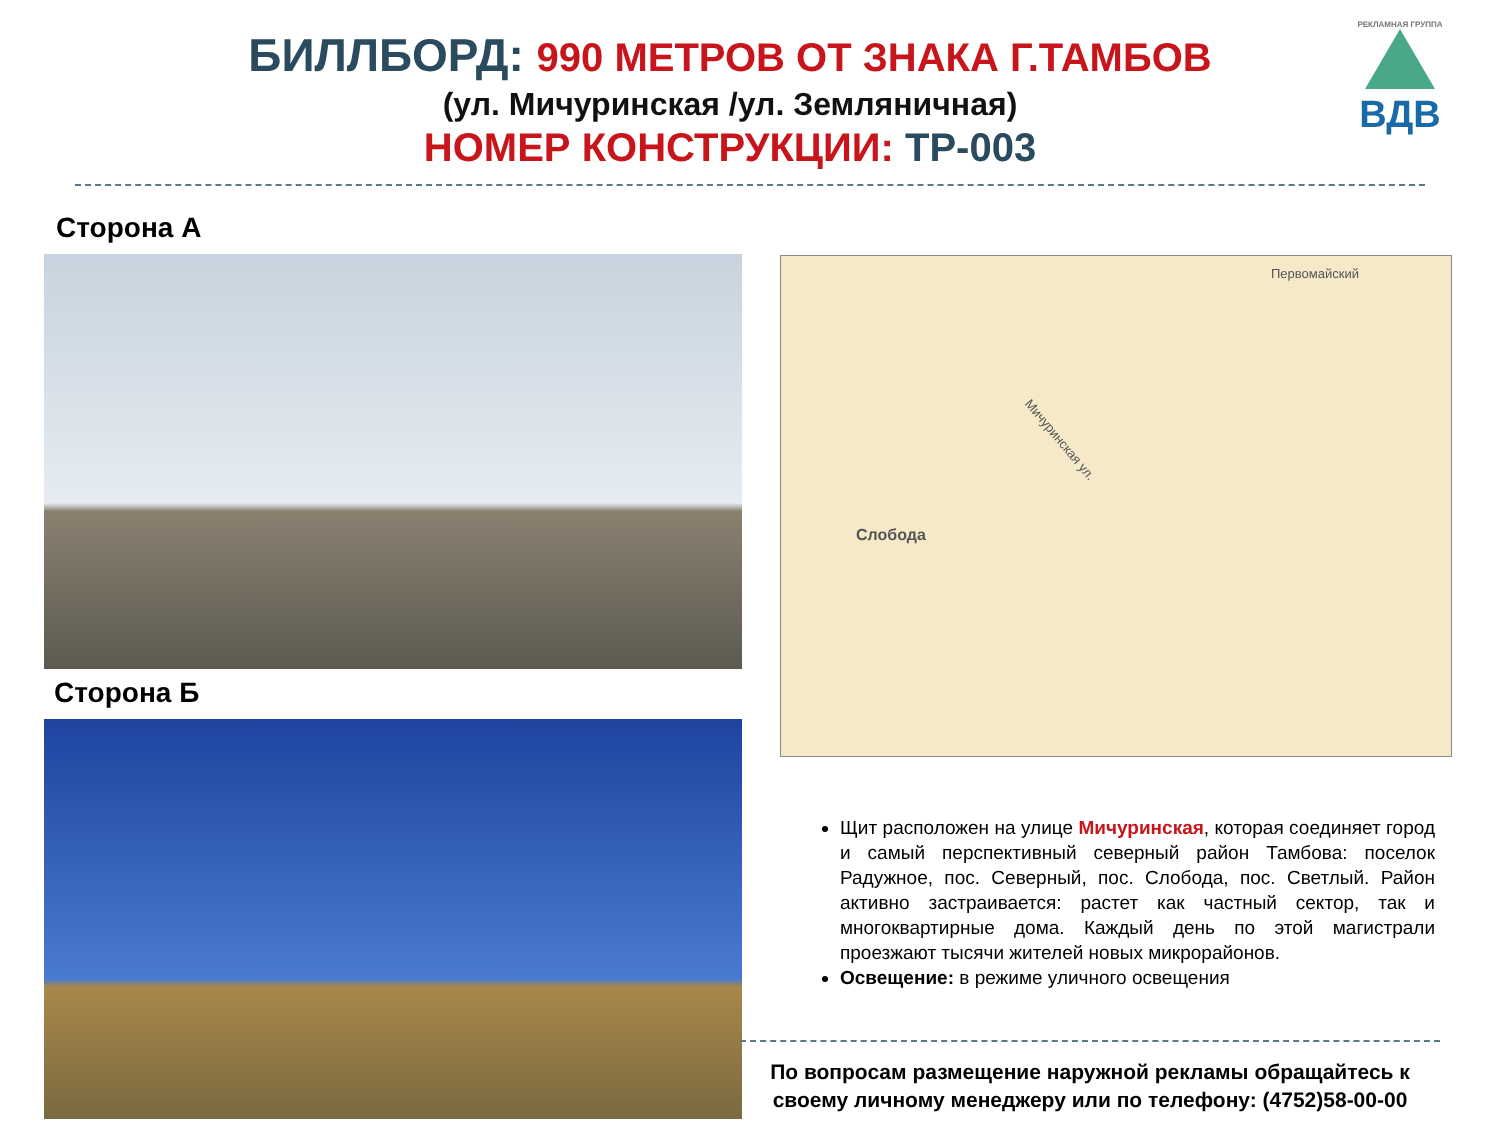БИЛЛБОРД: 990 МЕТРОВ ОТ ЗНАКА Г.ТАМБОВ
(ул. Мичуринская /ул. Земляничная)
НОМЕР КОНСТРУКЦИИ: ТР-003
РЕКЛАМНАЯ ГРУППА
ВДВ
Сторона А
Сторона Б
Первомайский
Мичуринская ул.
Слобода
Щит расположен на улице Мичуринская, которая соединяет город и самый перспективный северный район Тамбова: поселок Радужное, пос. Северный, пос. Слобода, пос. Светлый. Район активно застраивается: растет как частный сектор, так и многоквартирные дома. Каждый день по этой магистрали проезжают тысячи жителей новых микрорайонов.
Освещение: в режиме уличного освещения
По вопросам размещение наружной рекламы обращайтесь к своему личному менеджеру или по телефону: (4752)58-00-00